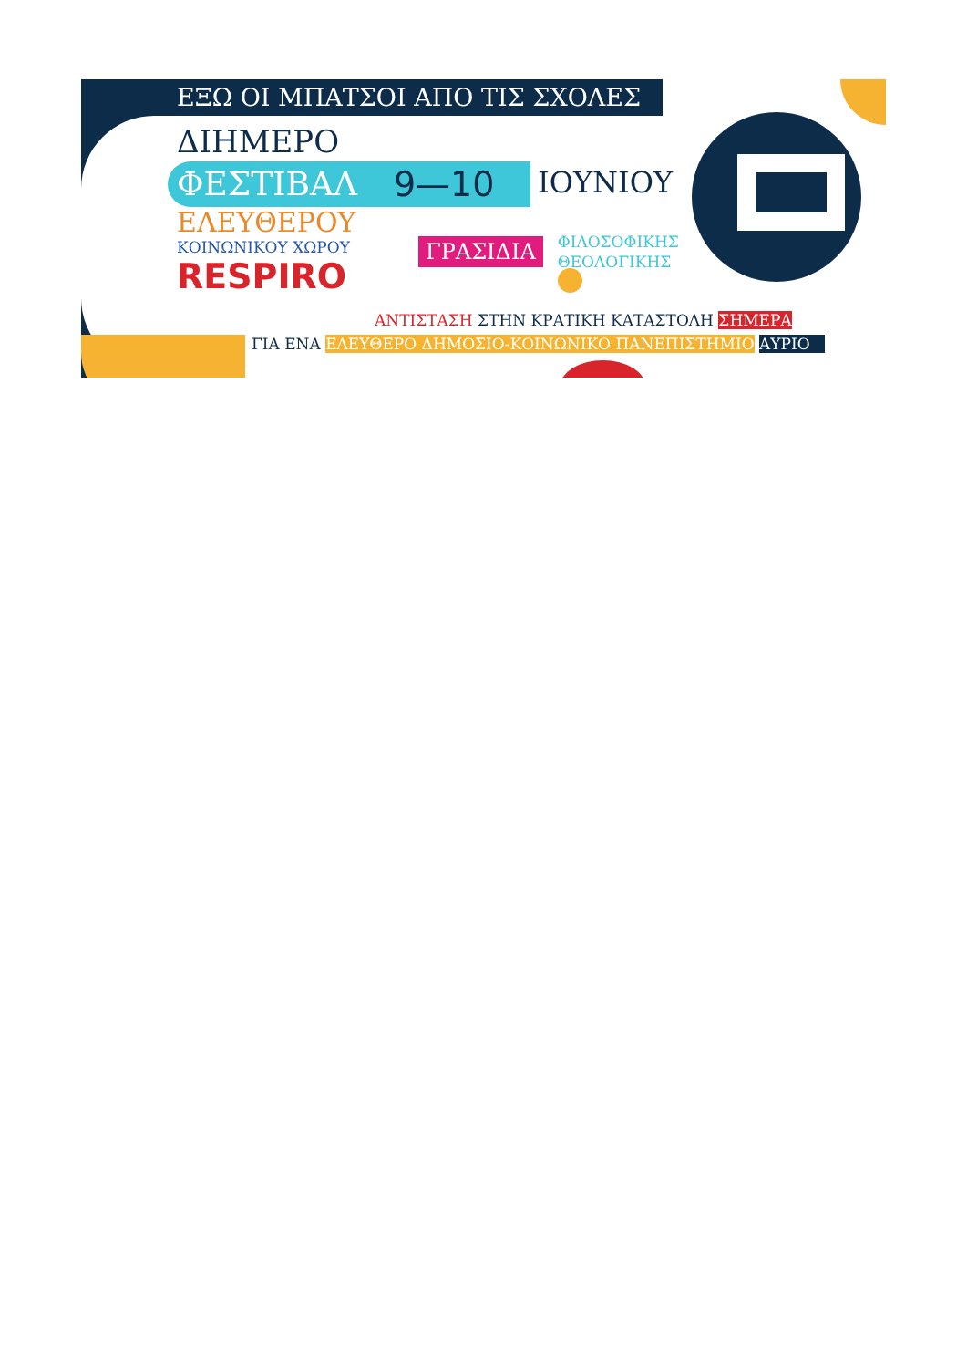ΕΞΩ ΟΙ ΜΠΑΤΣΟΙ ΑΠΟ ΤΙΣ ΣΧΟΛΕΣ
ΔΙΗΜΕΡΟ
ΦΕΣΤΙΒΑΛ 9—10
ΙΟΥΝΙΟΥ
ΕΛΕΥΘΕΡΟΥ
ΚΟΙΝΩΝΙΚΟΥ ΧΩΡΟΥ
RESPIRO
ΓΡΑΣΙΔΙΑ
ΦΙΛΟΣΟΦΙΚΗΣ
ΘΕΟΛΟΓΙΚΗΣ
ΑΝΤΙΣΤΑΣΗ ΣΤΗΝ ΚΡΑΤΙΚΗ ΚΑΤΑΣΤΟΛΗ ΣΗΜΕΡΑ
ΓΙΑ ΕΝΑ ΕΛΕΥΘΕΡΟ ΔΗΜΟΣΙΟ-ΚΟΙΝΩΝΙΚΟ ΠΑΝΕΠΙΣΤΗΜΙΟ ΑΥΡΙΟ